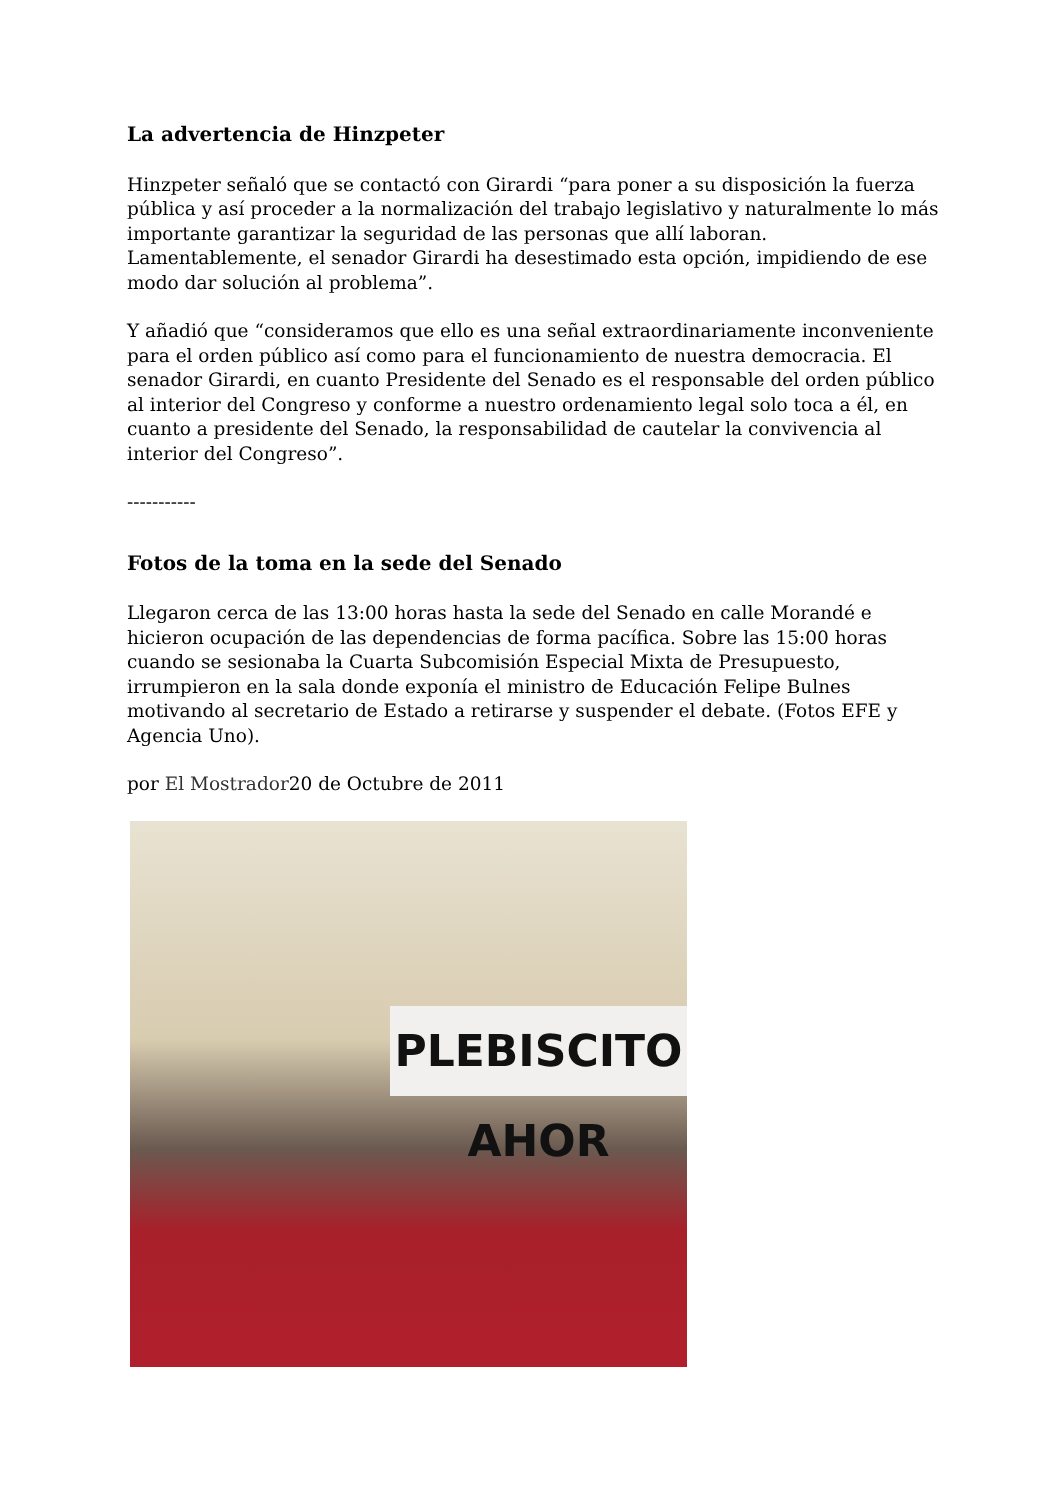La advertencia de Hinzpeter
Hinzpeter señaló que se contactó con Girardi “para poner a su disposición la fuerza pública y así proceder a la normalización del trabajo legislativo y naturalmente lo más importante garantizar la seguridad de las personas que allí laboran. Lamentablemente, el senador Girardi ha desestimado esta opción, impidiendo de ese modo dar solución al problema”.
Y añadió que “consideramos que ello es una señal extraordinariamente inconveniente para el orden público así como para el funcionamiento de nuestra democracia. El senador Girardi, en cuanto Presidente del Senado es el responsable del orden público al interior del Congreso y conforme a nuestro ordenamiento legal solo toca a él, en cuanto a presidente del Senado, la responsabilidad de cautelar la convivencia al interior del Congreso”.
-----------
Fotos de la toma en la sede del Senado
Llegaron cerca de las 13:00 horas hasta la sede del Senado en calle Morandé e hicieron ocupación de las dependencias de forma pacífica. Sobre las 15:00 horas cuando se sesionaba la Cuarta Subcomisión Especial Mixta de Presupuesto, irrumpieron en la sala donde exponía el ministro de Educación Felipe Bulnes motivando al secretario de Estado a retirarse y suspender el debate. (Fotos EFE y Agencia Uno).
por El Mostrador20 de Octubre de 2011
PLEBISCITO AHOR